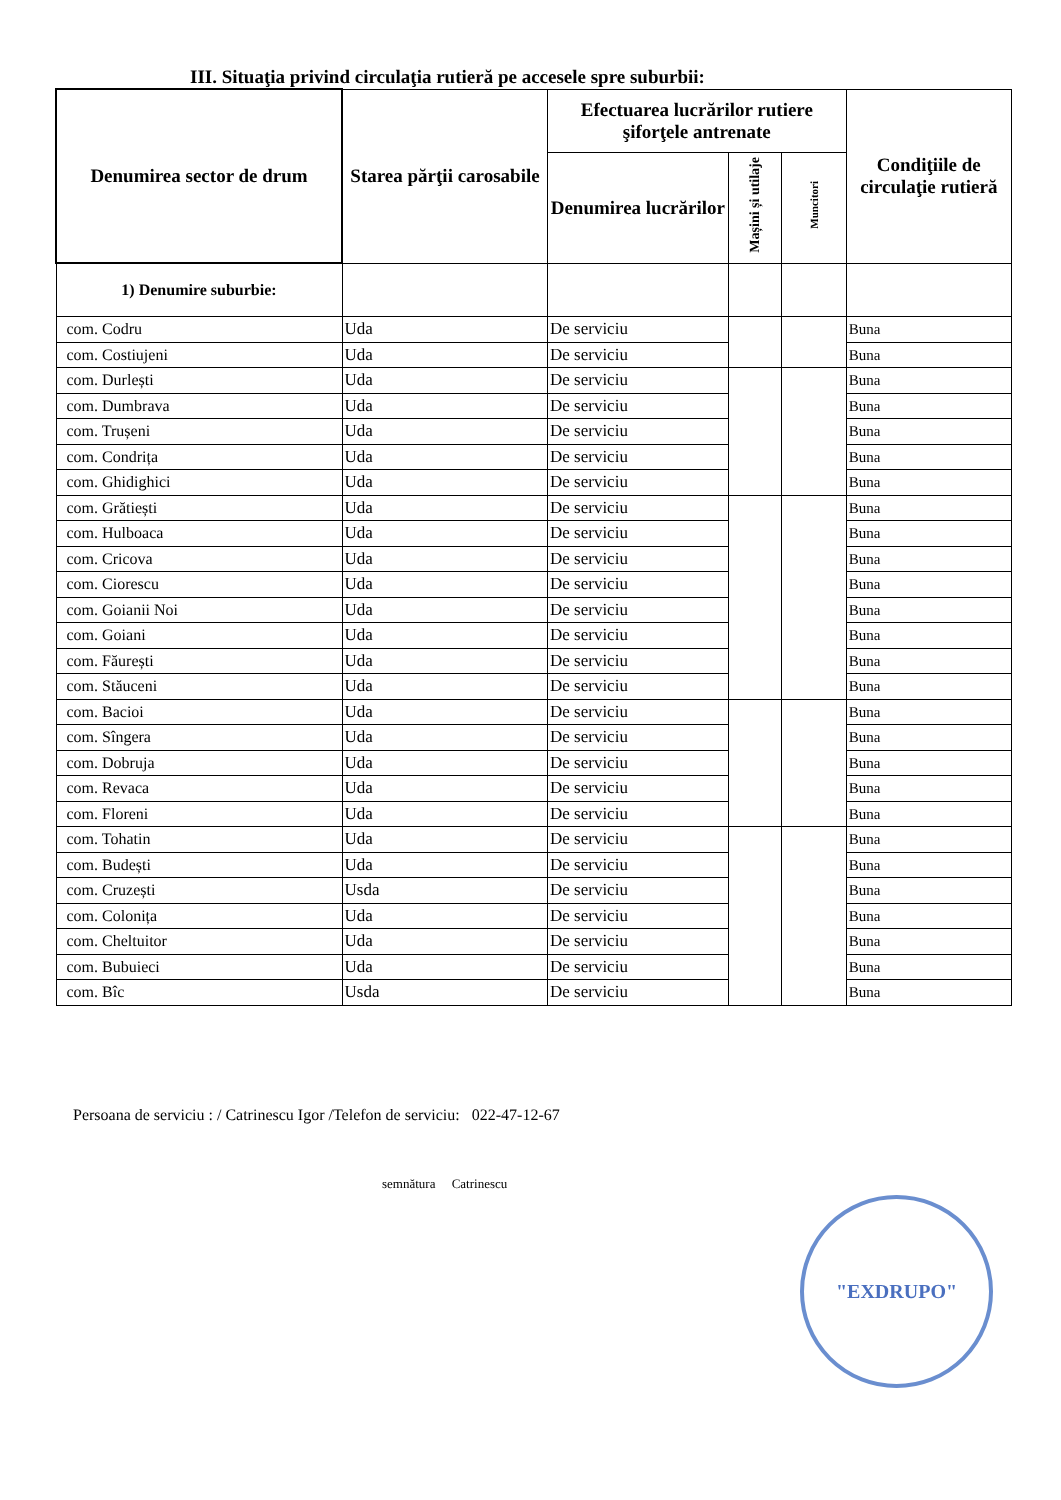III. Situaţia privind circulaţia rutieră pe accesele spre suburbii:
| Denumirea sector de drum | Starea părţii carosabile | Efectuarea lucrărilor rutiere şiforţele antrenate | | | Condiţiile de circulaţie rutieră |
| --- | --- | --- | --- | --- | --- |
| | | Denumirea lucrărilor | Mașini și utilaje | Muncitori | |
| 1) Denumire suburbie: | | | | | |
| com. Codru | Uda | De serviciu | | | Buna |
| com. Costiujeni | Uda | De serviciu | | | Buna |
| com. Durlești | Uda | De serviciu | | | Buna |
| com. Dumbrava | Uda | De serviciu | | | Buna |
| com. Trușeni | Uda | De serviciu | | | Buna |
| com. Condrița | Uda | De serviciu | | | Buna |
| com. Ghidighici | Uda | De serviciu | | | Buna |
| com. Grătiești | Uda | De serviciu | | | Buna |
| com. Hulboaca | Uda | De serviciu | | | Buna |
| com. Cricova | Uda | De serviciu | | | Buna |
| com. Ciorescu | Uda | De serviciu | | | Buna |
| com. Goianii Noi | Uda | De serviciu | | | Buna |
| com. Goiani | Uda | De serviciu | | | Buna |
| com. Făurești | Uda | De serviciu | | | Buna |
| com. Stăuceni | Uda | De serviciu | | | Buna |
| com. Bacioi | Uda | De serviciu | | | Buna |
| com. Sîngera | Uda | De serviciu | | | Buna |
| com. Dobruja | Uda | De serviciu | | | Buna |
| com. Revaca | Uda | De serviciu | | | Buna |
| com. Floreni | Uda | De serviciu | | | Buna |
| com. Tohatin | Uda | De serviciu | | | Buna |
| com. Budești | Uda | De serviciu | | | Buna |
| com. Cruzești | Usda | De serviciu | | | Buna |
| com. Colonița | Uda | De serviciu | | | Buna |
| com. Cheltuitor | Uda | De serviciu | | | Buna |
| com. Bubuieci | Uda | De serviciu | | | Buna |
| com. Bîc | Usda | De serviciu | | | Buna |
Persoana de serviciu : / Catrinescu Igor /Telefon de serviciu: 022-47-12-67
semnătura Catrinescu
"EXDRUPO"